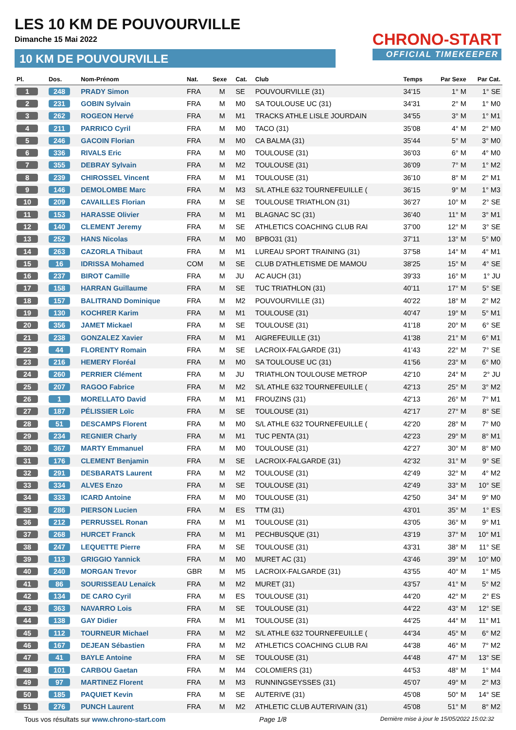LES 10 KM DE POUVOURVILLE
Dimanche 15 Mai 2022
10 KM DE POUVOURVILLE
CHRONO-START
OFFICIAL TIMEKEEPER
| Pl. | Dos. | Nom-Prénom | Nat. | Sexe | Cat. | Club | Temps | Par Sexe | Par Cat. |
| --- | --- | --- | --- | --- | --- | --- | --- | --- | --- |
| 1 | 248 | PRADY Simon | FRA | M | SE | POUVOURVILLE (31) | 34'15 | 1° M | 1° SE |
| 2 | 231 | GOBIN Sylvain | FRA | M | M0 | SA TOULOUSE UC (31) | 34'31 | 2° M | 1° M0 |
| 3 | 262 | ROGEON Hervé | FRA | M | M1 | TRACKS ATHLE LISLE JOURDAIN | 34'55 | 3° M | 1° M1 |
| 4 | 211 | PARRICO Cyril | FRA | M | M0 | TACO (31) | 35'08 | 4° M | 2° M0 |
| 5 | 246 | GACOIN Florian | FRA | M | M0 | CA BALMA (31) | 35'44 | 5° M | 3° M0 |
| 6 | 336 | RIVALS Eric | FRA | M | M0 | TOULOUSE (31) | 36'03 | 6° M | 4° M0 |
| 7 | 355 | DEBRAY Sylvain | FRA | M | M2 | TOULOUSE (31) | 36'09 | 7° M | 1° M2 |
| 8 | 239 | CHIROSSEL Vincent | FRA | M | M1 | TOULOUSE (31) | 36'10 | 8° M | 2° M1 |
| 9 | 146 | DEMOLOMBE Marc | FRA | M | M3 | S/L ATHLE 632 TOURNEFEUILLE ( | 36'15 | 9° M | 1° M3 |
| 10 | 209 | CAVAILLES Florian | FRA | M | SE | TOULOUSE TRIATHLON (31) | 36'27 | 10° M | 2° SE |
| 11 | 153 | HARASSE Olivier | FRA | M | M1 | BLAGNAC SC (31) | 36'40 | 11° M | 3° M1 |
| 12 | 140 | CLEMENT Jeremy | FRA | M | SE | ATHLETICS COACHING CLUB RAI | 37'00 | 12° M | 3° SE |
| 13 | 252 | HANS Nicolas | FRA | M | M0 | BPBO31 (31) | 37'11 | 13° M | 5° M0 |
| 14 | 263 | CAZORLA Thibaut | FRA | M | M1 | LUREAU SPORT TRAINING (31) | 37'58 | 14° M | 4° M1 |
| 15 | 16 | IDRISSA Mohamed | COM | M | SE | CLUB D'ATHLETISME DE MAMOU | 38'25 | 15° M | 4° SE |
| 16 | 237 | BIROT Camille | FRA | M | JU | AC AUCH (31) | 39'33 | 16° M | 1° JU |
| 17 | 158 | HARRAN Guillaume | FRA | M | SE | TUC TRIATHLON (31) | 40'11 | 17° M | 5° SE |
| 18 | 157 | BALITRAND Dominique | FRA | M | M2 | POUVOURVILLE (31) | 40'22 | 18° M | 2° M2 |
| 19 | 130 | KOCHRER Karim | FRA | M | M1 | TOULOUSE (31) | 40'47 | 19° M | 5° M1 |
| 20 | 356 | JAMET Mickael | FRA | M | SE | TOULOUSE (31) | 41'18 | 20° M | 6° SE |
| 21 | 238 | GONZALEZ Xavier | FRA | M | M1 | AIGREFEUILLE (31) | 41'38 | 21° M | 6° M1 |
| 22 | 44 | FLORENTY Romain | FRA | M | SE | LACROIX-FALGARDE (31) | 41'43 | 22° M | 7° SE |
| 23 | 216 | HEMERY Floréal | FRA | M | M0 | SA TOULOUSE UC (31) | 41'56 | 23° M | 6° M0 |
| 24 | 260 | PERRIER Clément | FRA | M | JU | TRIATHLON TOULOUSE METROP | 42'10 | 24° M | 2° JU |
| 25 | 207 | RAGOO Fabrice | FRA | M | M2 | S/L ATHLE 632 TOURNEFEUILLE ( | 42'13 | 25° M | 3° M2 |
| 26 | 1 | MORELLATO David | FRA | M | M1 | FROUZINS (31) | 42'13 | 26° M | 7° M1 |
| 27 | 187 | PÉLISSIER Loïc | FRA | M | SE | TOULOUSE (31) | 42'17 | 27° M | 8° SE |
| 28 | 51 | DESCAMPS Florent | FRA | M | M0 | S/L ATHLE 632 TOURNEFEUILLE ( | 42'20 | 28° M | 7° M0 |
| 29 | 234 | REGNIER Charly | FRA | M | M1 | TUC PENTA (31) | 42'23 | 29° M | 8° M1 |
| 30 | 367 | MARTY Emmanuel | FRA | M | M0 | TOULOUSE (31) | 42'27 | 30° M | 8° M0 |
| 31 | 176 | CLEMENT Benjamin | FRA | M | SE | LACROIX-FALGARDE (31) | 42'32 | 31° M | 9° SE |
| 32 | 291 | DESBARATS Laurent | FRA | M | M2 | TOULOUSE (31) | 42'49 | 32° M | 4° M2 |
| 33 | 334 | ALVES Enzo | FRA | M | SE | TOULOUSE (31) | 42'49 | 33° M | 10° SE |
| 34 | 333 | ICARD Antoine | FRA | M | M0 | TOULOUSE (31) | 42'50 | 34° M | 9° M0 |
| 35 | 286 | PIERSON Lucien | FRA | M | ES | TTM (31) | 43'01 | 35° M | 1° ES |
| 36 | 212 | PERRUSSEL Ronan | FRA | M | M1 | TOULOUSE (31) | 43'05 | 36° M | 9° M1 |
| 37 | 268 | HURCET Franck | FRA | M | M1 | PECHBUSQUE (31) | 43'19 | 37° M | 10° M1 |
| 38 | 247 | LEQUETTE Pierre | FRA | M | SE | TOULOUSE (31) | 43'31 | 38° M | 11° SE |
| 39 | 113 | GRIGGIO Yannick | FRA | M | M0 | MURET AC (31) | 43'46 | 39° M | 10° M0 |
| 40 | 240 | MORGAN Trevor | GBR | M | M5 | LACROIX-FALGARDE (31) | 43'55 | 40° M | 1° M5 |
| 41 | 86 | SOURISSEAU Lenaïck | FRA | M | M2 | MURET (31) | 43'57 | 41° M | 5° M2 |
| 42 | 134 | DE CARO Cyril | FRA | M | ES | TOULOUSE (31) | 44'20 | 42° M | 2° ES |
| 43 | 363 | NAVARRO Lois | FRA | M | SE | TOULOUSE (31) | 44'22 | 43° M | 12° SE |
| 44 | 138 | GAY Didier | FRA | M | M1 | TOULOUSE (31) | 44'25 | 44° M | 11° M1 |
| 45 | 112 | TOURNEUR Michael | FRA | M | M2 | S/L ATHLE 632 TOURNEFEUILLE ( | 44'34 | 45° M | 6° M2 |
| 46 | 167 | DEJEAN Sébastien | FRA | M | M2 | ATHLETICS COACHING CLUB RAI | 44'38 | 46° M | 7° M2 |
| 47 | 41 | BAYLE Antoine | FRA | M | SE | TOULOUSE (31) | 44'48 | 47° M | 13° SE |
| 48 | 101 | CARBOU Gaetan | FRA | M | M4 | COLOMIERS (31) | 44'53 | 48° M | 1° M4 |
| 49 | 97 | MARTINEZ Florent | FRA | M | M3 | RUNNINGSEYSSES (31) | 45'07 | 49° M | 2° M3 |
| 50 | 185 | PAQUIET Kevin | FRA | M | SE | AUTERIVE (31) | 45'08 | 50° M | 14° SE |
| 51 | 276 | PUNCH Laurent | FRA | M | M2 | ATHLETIC CLUB AUTERIVAIN (31) | 45'08 | 51° M | 8° M2 |
Tous vos résultats sur www.chrono-start.com Page 1/8 Dernière mise à jour le 15/05/2022 15:02:32